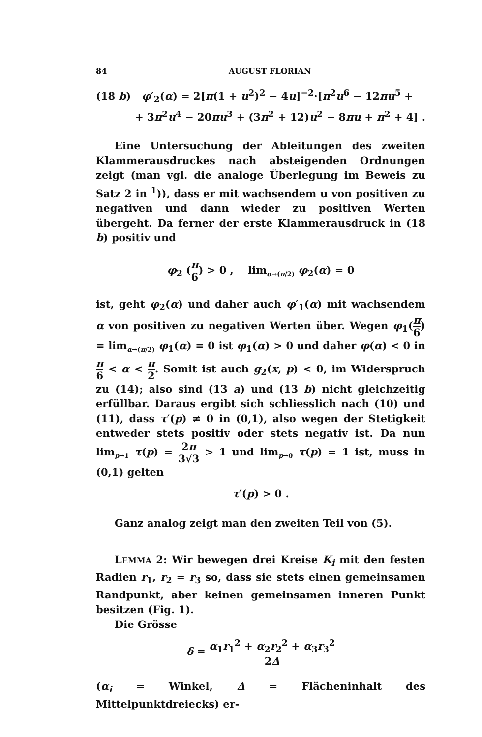84 AUGUST FLORIAN
(18 b) φ′<sub>2</sub>(α) = 2[π(1 + u<sup>2</sup>)<sup>2</sup> − 4u]<sup>−2</sup>·[π<sup>2</sup>u<sup>6</sup> − 12πu<sup>5</sup> +
+ 3π<sup>2</sup>u<sup>4</sup> − 20πu<sup>3</sup> + (3π<sup>2</sup> + 12)u<sup>2</sup> − 8πu + π<sup>2</sup> + 4] .
Eine Untersuchung der Ableitungen des zweiten Klammerausdruckes nach absteigenden Ordnungen zeigt (man vgl. die analoge Überlegung im Beweis zu Satz 2 in <sup>1</sup>)), dass er mit wachsendem u von positiven zu negativen und dann wieder zu positiven Werten übergeht. Da ferner der erste Klammerausdruck in (18 b) positiv und
φ<sub>2</sub> (π 6) > 0 , lim<sub>α→(π/2)</sub> φ<sub>2</sub>(α) = 0
ist, geht φ<sub>2</sub>(α) und daher auch φ′<sub>1</sub>(α) mit wachsendem α von positiven zu negativen Werten über. Wegen φ<sub>1</sub>(π 6) = lim<sub>α→(π/2)</sub> φ<sub>1</sub>(α) = 0 ist φ<sub>1</sub>(α) > 0 und daher φ(α) < 0 in π 6 < α < π 2. Somit ist auch g<sub>2</sub>(x, p) < 0, im Widerspruch zu (14); also sind (13 a) und (13 b) nicht gleichzeitig erfüllbar. Daraus ergibt sich schliesslich nach (10) und (11), dass τ′(p) ≠ 0 in (0,1), also wegen der Stetigkeit entweder stets positiv oder stets negativ ist. Da nun lim<sub>p→1</sub> τ(p) = 2π 3√3 > 1 und lim<sub>p→0</sub> τ(p) = 1 ist, muss in (0,1) gelten
τ′(p) > 0 .
Ganz analog zeigt man den zweiten Teil von (5).
LEMMA 2: Wir bewegen drei Kreise K<sub>i</sub> mit den festen Radien r<sub>1</sub>, r<sub>2</sub> = r<sub>3</sub> so, dass sie stets einen gemeinsamen Randpunkt, aber keinen gemeinsamen inneren Punkt besitzen (Fig. 1).
Die Grösse
δ = α<sub>1</sub>r<sub>1</sub><sup>2</sup> + α<sub>2</sub>r<sub>2</sub><sup>2</sup> + α<sub>3</sub>r<sub>3</sub><sup>2</sup> 2Δ
(α<sub>i</sub> = Winkel, Δ = Flächeninhalt des Mittelpunktdreiecks) er-